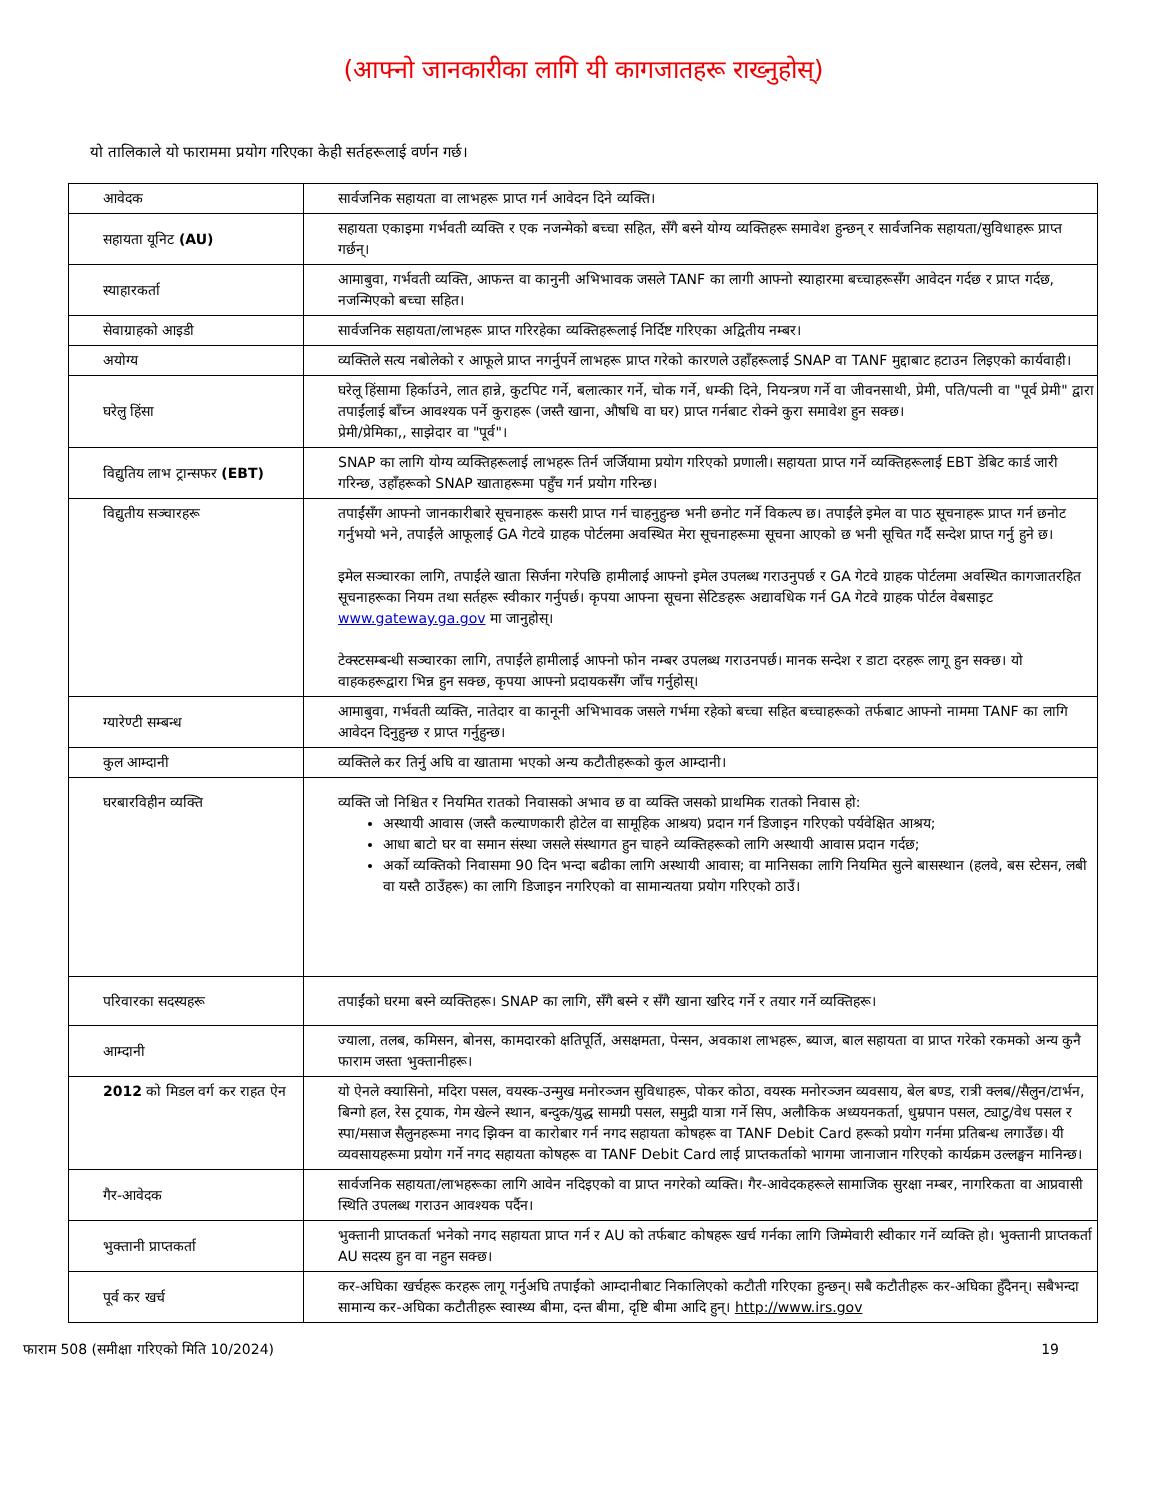(आफ्नो जानकारीका लागि यी कागजातहरू राख्नुहोस्)
यो तालिकाले यो फाराममा प्रयोग गरिएका केही सर्तहरूलाई वर्णन गर्छ।
| आवेदक | सार्वजनिक सहायता वा लाभहरू प्राप्त गर्न आवेदन दिने व्यक्ति। |
| सहायता यूनिट (AU) | सहायता एकाइमा गर्भवती व्यक्ति र एक नजन्मेको बच्चा सहित, सँगै बस्ने योग्य व्यक्तिहरू समावेश हुन्छन् र सार्वजनिक सहायता/सुविधाहरू प्राप्त गर्छन्। |
| स्याहारकर्ता | आमाबुवा, गर्भवती व्यक्ति, आफन्त वा कानुनी अभिभावक जसले TANF का लागी आफ्नो स्याहारमा बच्चाहरूसँग आवेदन गर्दछ र प्राप्त गर्दछ, नजन्मिएको बच्चा सहित। |
| सेवाग्राहको आइडी | सार्वजनिक सहायता/लाभहरू प्राप्त गरिरहेका व्यक्तिहरूलाई निर्दिष्ट गरिएका अद्वितीय नम्बर। |
| अयोग्य | व्यक्तिले सत्य नबोलेको र आफूले प्राप्त नगर्नुपर्ने लाभहरू प्राप्त गरेको कारणले उहाँहरूलाई SNAP वा TANF मुद्दाबाट हटाउन लिइएको कार्यवाही। |
| घरेलु हिंसा | घरेलू हिंसामा हिर्काउने, लात हान्ने, कुटपिट गर्ने, बलात्कार गर्ने, चोक गर्ने, धम्की दिने, नियन्त्रण गर्ने वा जीवनसाथी, प्रेमी, पति/पत्नी वा "पूर्व प्रेमी" द्वारा तपाईंलाई बाँच्न आवश्यक पर्ने कुराहरू (जस्तै खाना, औषधि वा घर) प्राप्त गर्नबाट रोक्ने कुरा समावेश हुन सक्छ। प्रेमी/प्रेमिका,, साझेदार वा "पूर्व"। |
| विद्युतिय लाभ ट्रान्सफर (EBT) | SNAP का लागि योग्य व्यक्तिहरूलाई लाभहरू तिर्न जर्जियामा प्रयोग गरिएको प्रणाली। सहायता प्राप्त गर्ने व्यक्तिहरूलाई EBT डेबिट कार्ड जारी गरिन्छ, उहाँहरूको SNAP खाताहरूमा पहुँच गर्न प्रयोग गरिन्छ। |
| विद्युतीय सञ्चारहरू | तपाईंसँग आफ्नो जानकारीबारे सूचनाहरू कसरी प्राप्त गर्न चाहनुहुन्छ भनी छनोट गर्ने विकल्प छ। तपाईंले इमेल वा पाठ सूचनाहरू प्राप्त गर्न छनोट गर्नुभयो भने, तपाईंले आफूलाई GA गेटवे ग्राहक पोर्टलमा अवस्थित मेरा सूचनाहरूमा सूचना आएको छ भनी सूचित गर्दै सन्देश प्राप्त गर्नु हुने छ। इमेल सञ्चारका लागि, तपाईंले खाता सिर्जना गरेपछि हामीलाई आफ्नो इमेल उपलब्ध गराउनुपर्छ र GA गेटवे ग्राहक पोर्टलमा अवस्थित कागजातरहित सूचनाहरूका नियम तथा सर्तहरू स्वीकार गर्नुपर्छ। कृपया आफ्ना सूचना सेटिङहरू अद्यावधिक गर्न GA गेटवे ग्राहक पोर्टल वेबसाइट www.gateway.ga.gov मा जानुहोस्। टेक्स्टसम्बन्धी सञ्चारका लागि, तपाईंले हामीलाई आफ्नो फोन नम्बर उपलब्ध गराउनपर्छ। मानक सन्देश र डाटा दरहरू लागू हुन सक्छ। यो वाहकहरूद्वारा भिन्न हुन सक्छ, कृपया आफ्नो प्रदायकसँग जाँच गर्नुहोस्। |
| ग्यारेण्टी सम्बन्ध | आमाबुवा, गर्भवती व्यक्ति, नातेदार वा कानूनी अभिभावक जसले गर्भमा रहेको बच्चा सहित बच्चाहरूको तर्फबाट आफ्नो नाममा TANF का लागि आवेदन दिनुहुन्छ र प्राप्त गर्नुहुन्छ। |
| कुल आम्दानी | व्यक्तिले कर तिर्नु अघि वा खातामा भएको अन्य कटौतीहरूको कुल आम्दानी। |
| घरबारविहीन व्यक्ति | व्यक्ति जो निश्चित र नियमित रातको निवासको अभाव छ वा व्यक्ति जसको प्राथमिक रातको निवास हो: अस्थायी आवास (जस्तै कल्याणकारी होटेल वा सामूहिक आश्रय) प्रदान गर्न डिजाइन गरिएको पर्यवेक्षित आश्रय; आधा बाटो घर वा समान संस्था जसले संस्थागत हुन चाहने व्यक्तिहरूको लागि अस्थायी आवास प्रदान गर्दछ; अर्को व्यक्तिको निवासमा 90 दिन भन्दा बढीका लागि अस्थायी आवास; वा मानिसका लागि नियमित सुत्ने बासस्थान (हलवे, बस स्टेसन, लबी वा यस्तै ठाउँहरू) का लागि डिजाइन नगरिएको वा सामान्यतया प्रयोग गरिएको ठाउँ। |
| परिवारका सदस्यहरू | तपाईंको घरमा बस्ने व्यक्तिहरू। SNAP का लागि, सँगै बस्ने र सँगै खाना खरिद गर्ने र तयार गर्ने व्यक्तिहरू। |
| आम्दानी | ज्याला, तलब, कमिसन, बोनस, कामदारको क्षतिपूर्ति, असक्षमता, पेन्सन, अवकाश लाभहरू, ब्याज, बाल सहायता वा प्राप्त गरेको रकमको अन्य कुनै फाराम जस्ता भुक्तानीहरू। |
| 2012 को मिडल वर्ग कर राहत ऐन | यो ऐनले क्यासिनो, मदिरा पसल, वयस्क-उन्मुख मनोरञ्जन सुविधाहरू, पोकर कोठा, वयस्क मनोरञ्जन व्यवसाय, बेल बण्ड, रात्री क्लब//सैलुन/टार्भन, बिन्गो हल, रेस ट्रयाक, गेम खेल्ने स्थान, बन्दुक/युद्ध सामग्री पसल, समुद्री यात्रा गर्ने सिप, अलौकिक अध्ययनकर्ता, धुम्रपान पसल, ट्याटु/वेध पसल र स्पा/मसाज सैलुनहरूमा नगद झिक्न वा कारोबार गर्न नगद सहायता कोषहरू वा TANF Debit Card हरूको प्रयोग गर्नमा प्रतिबन्ध लगाउँछ। यी व्यवसायहरूमा प्रयोग गर्ने नगद सहायता कोषहरू वा TANF Debit Card लाई प्राप्तकर्ताको भागमा जानाजान गरिएको कार्यक्रम उल्लङ्घन मानिन्छ। |
| गैर-आवेदक | सार्वजनिक सहायता/लाभहरूका लागि आवेन नदिइएको वा प्राप्त नगरेको व्यक्ति। गैर-आवेदकहरूले सामाजिक सुरक्षा नम्बर, नागरिकता वा आप्रवासी स्थिति उपलब्ध गराउन आवश्यक पर्दैन। |
| भुक्तानी प्राप्तकर्ता | भुक्तानी प्राप्तकर्ता भनेको नगद सहायता प्राप्त गर्न र AU को तर्फबाट कोषहरू खर्च गर्नका लागि जिम्मेवारी स्वीकार गर्ने व्यक्ति हो। भुक्तानी प्राप्तकर्ता AU सदस्य हुन वा नहुन सक्छ। |
| पूर्व कर खर्च | कर-अघिका खर्चहरू करहरू लागू गर्नुअघि तपाईंको आम्दानीबाट निकालिएको कटौती गरिएका हुन्छन्। सबै कटौतीहरू कर-अघिका हुँदैनन्। सबैभन्दा सामान्य कर-अघिका कटौतीहरू स्वास्थ्य बीमा, दन्त बीमा, दृष्टि बीमा आदि हुन्। http://www.irs.gov |
फाराम 508 (समीक्षा गरिएको मिति 10/2024) 19